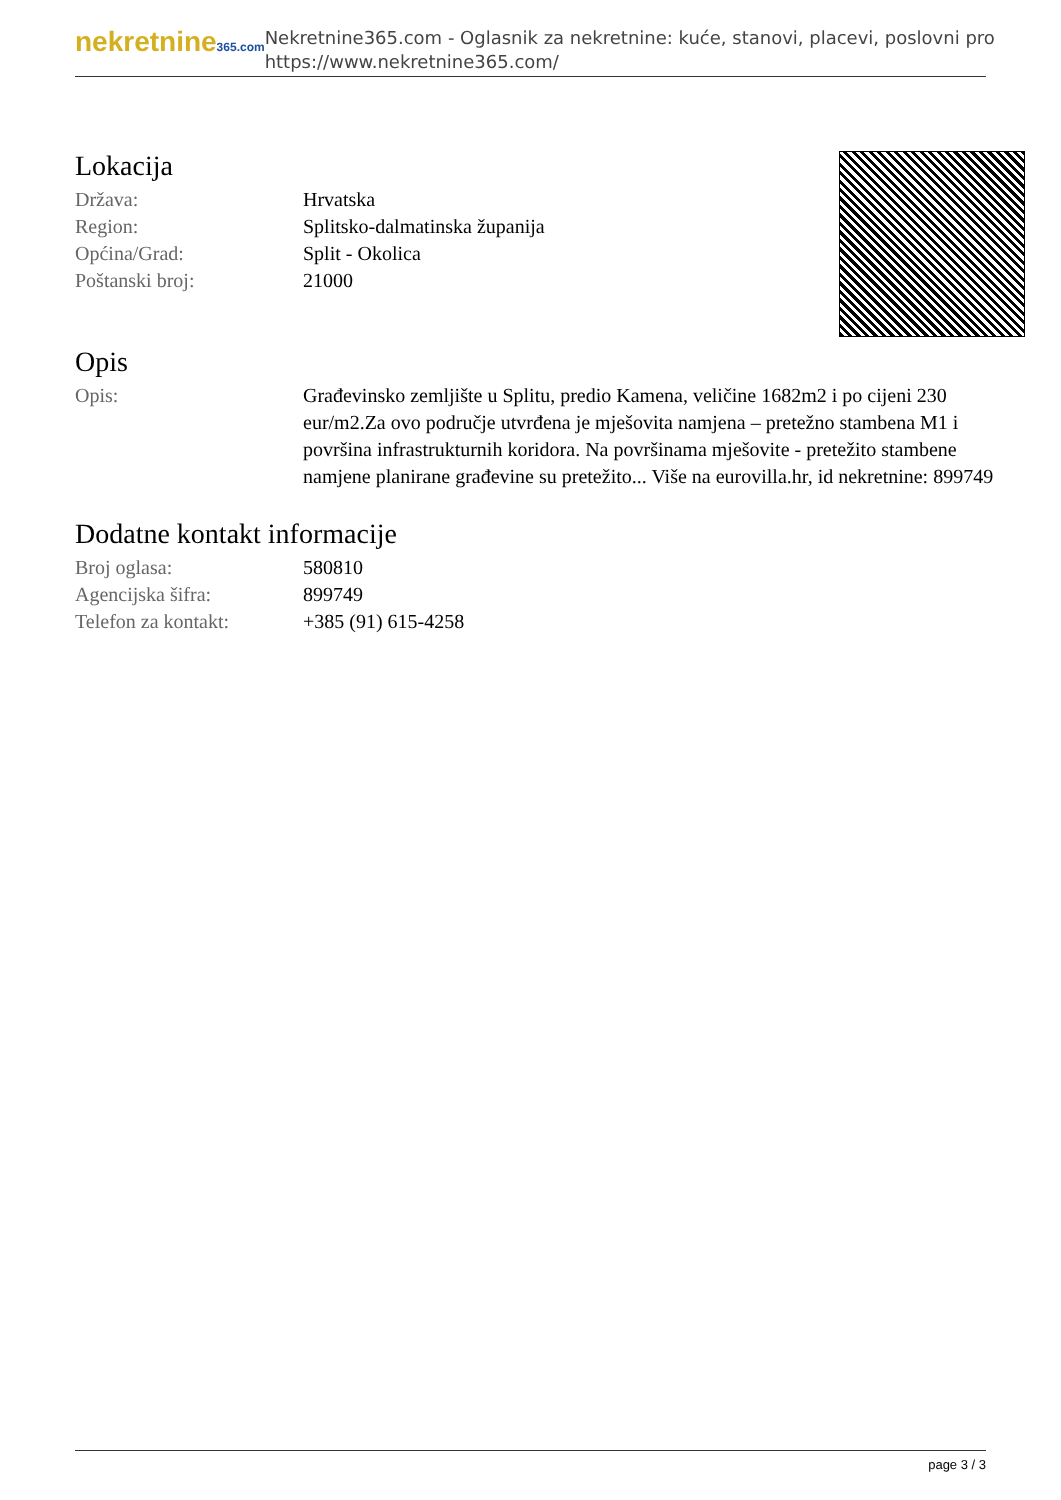nekretnine365.com
Nekretnine365.com - Oglasnik za nekretnine: kuće, stanovi, placevi, poslovni pro
https://www.nekretnine365.com/
Lokacija
| Država: | Hrvatska |
| Region: | Splitsko-dalmatinska županija |
| Općina/Grad: | Split - Okolica |
| Poštanski broj: | 21000 |
Opis
| Opis: | Građevinsko zemljište u Splitu, predio Kamena, veličine 1682m2 i po cijeni 230 eur/m2.Za ovo područje utvrđena je mješovita namjena – pretežno stambena M1 i površina infrastrukturnih koridora. Na površinama mješovite - pretežito stambene namjene planirane građevine su pretežito... Više na eurovilla.hr, id nekretnine: 899749 |
Dodatne kontakt informacije
| Broj oglasa: | 580810 |
| Agencijska šifra: | 899749 |
| Telefon za kontakt: | +385 (91) 615-4258 |
page 3 / 3